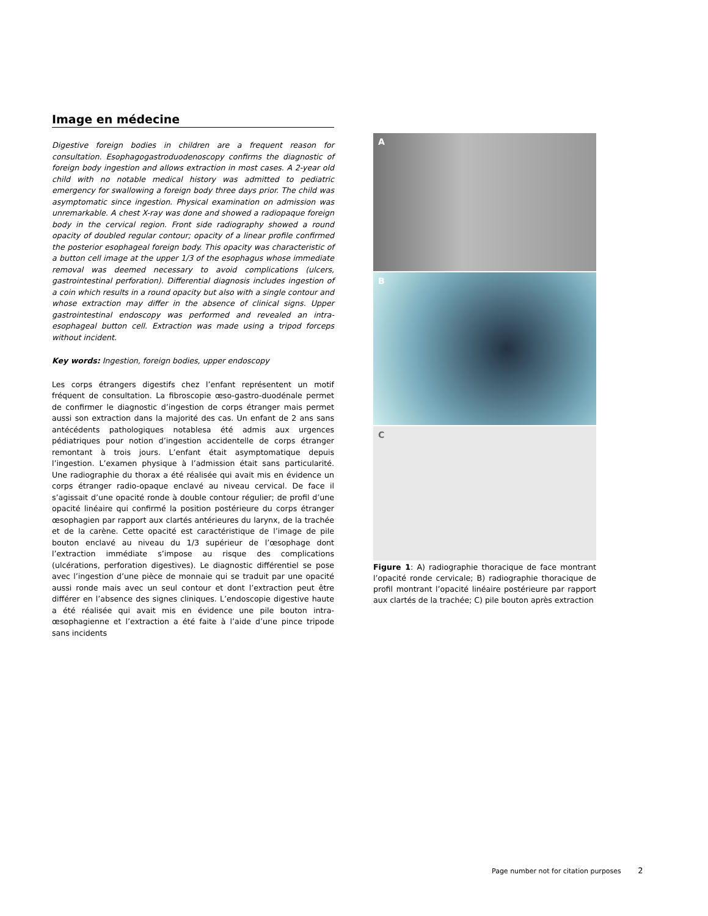Image en médecine
Digestive foreign bodies in children are a frequent reason for consultation. Esophagogastroduodenoscopy confirms the diagnostic of foreign body ingestion and allows extraction in most cases. A 2-year old child with no notable medical history was admitted to pediatric emergency for swallowing a foreign body three days prior. The child was asymptomatic since ingestion. Physical examination on admission was unremarkable. A chest X-ray was done and showed a radiopaque foreign body in the cervical region. Front side radiography showed a round opacity of doubled regular contour; opacity of a linear profile confirmed the posterior esophageal foreign body. This opacity was characteristic of a button cell image at the upper 1/3 of the esophagus whose immediate removal was deemed necessary to avoid complications (ulcers, gastrointestinal perforation). Differential diagnosis includes ingestion of a coin which results in a round opacity but also with a single contour and whose extraction may differ in the absence of clinical signs. Upper gastrointestinal endoscopy was performed and revealed an intra-esophageal button cell. Extraction was made using a tripod forceps without incident.
Key words: Ingestion, foreign bodies, upper endoscopy
Les corps étrangers digestifs chez l’enfant représentent un motif fréquent de consultation. La fibroscopie œso-gastro-duodénale permet de confirmer le diagnostic d’ingestion de corps étranger mais permet aussi son extraction dans la majorité des cas. Un enfant de 2 ans sans antécédents pathologiques notablesa été admis aux urgences pédiatriques pour notion d’ingestion accidentelle de corps étranger remontant à trois jours. L’enfant était asymptomatique depuis l’ingestion. L’examen physique à l’admission était sans particularité. Une radiographie du thorax a été réalisée qui avait mis en évidence un corps étranger radio-opaque enclavé au niveau cervical. De face il s’agissait d’une opacité ronde à double contour régulier; de profil d’une opacité linéaire qui confirmé la position postérieure du corps étranger œsophagien par rapport aux clartés antérieures du larynx, de la trachée et de la carène. Cette opacité est caractéristique de l’image de pile bouton enclavé au niveau du 1/3 supérieur de l’œsophage dont l’extraction immédiate s’impose au risque des complications (ulcérations, perforation digestives). Le diagnostic différentiel se pose avec l’ingestion d’une pièce de monnaie qui se traduit par une opacité aussi ronde mais avec un seul contour et dont l’extraction peut être différer en l’absence des signes cliniques. L’endoscopie digestive haute a été réalisée qui avait mis en évidence une pile bouton intra-œsophagienne et l’extraction a été faite à l’aide d’une pince tripode sans incidents
A
B
C
Figure 1: A) radiographie thoracique de face montrant l’opacité ronde cervicale; B) radiographie thoracique de profil montrant l’opacité linéaire postérieure par rapport aux clartés de la trachée; C) pile bouton après extraction
Page number not for citation purposes 2